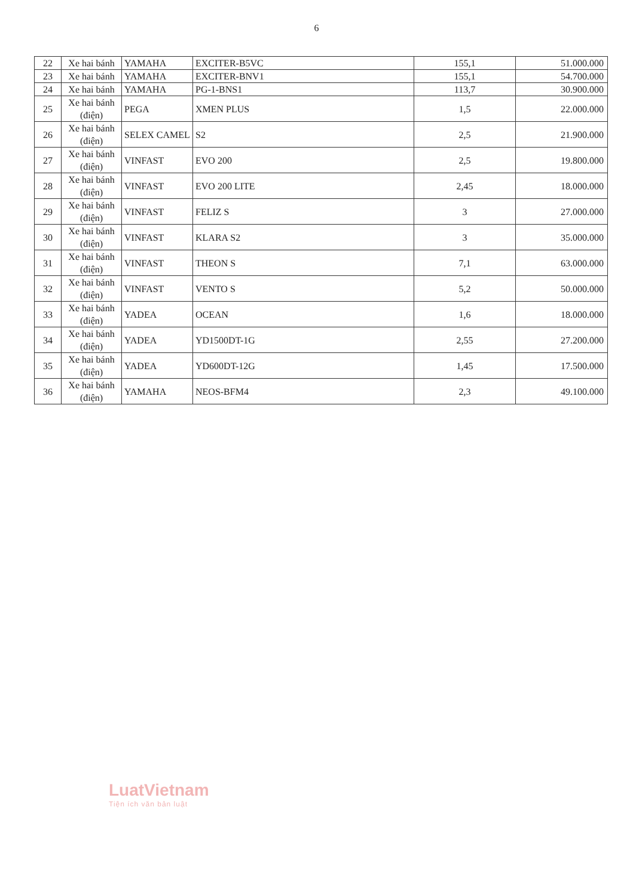6
| 22 | Xe hai bánh | YAMAHA | EXCITER-B5VC | 155,1 | 51.000.000 |
| 23 | Xe hai bánh | YAMAHA | EXCITER-BNV1 | 155,1 | 54.700.000 |
| 24 | Xe hai bánh | YAMAHA | PG-1-BNS1 | 113,7 | 30.900.000 |
| 25 | Xe hai bánh (điện) | PEGA | XMEN PLUS | 1,5 | 22.000.000 |
| 26 | Xe hai bánh (điện) | SELEX CAMEL | S2 | 2,5 | 21.900.000 |
| 27 | Xe hai bánh (điện) | VINFAST | EVO 200 | 2,5 | 19.800.000 |
| 28 | Xe hai bánh (điện) | VINFAST | EVO 200 LITE | 2,45 | 18.000.000 |
| 29 | Xe hai bánh (điện) | VINFAST | FELIZ S | 3 | 27.000.000 |
| 30 | Xe hai bánh (điện) | VINFAST | KLARA S2 | 3 | 35.000.000 |
| 31 | Xe hai bánh (điện) | VINFAST | THEON S | 7,1 | 63.000.000 |
| 32 | Xe hai bánh (điện) | VINFAST | VENTO S | 5,2 | 50.000.000 |
| 33 | Xe hai bánh (điện) | YADEA | OCEAN | 1,6 | 18.000.000 |
| 34 | Xe hai bánh (điện) | YADEA | YD1500DT-1G | 2,55 | 27.200.000 |
| 35 | Xe hai bánh (điện) | YADEA | YD600DT-12G | 1,45 | 17.500.000 |
| 36 | Xe hai bánh (điện) | YAMAHA | NEOS-BFM4 | 2,3 | 49.100.000 |
LuatVietnam
Tiện ích văn bản luật